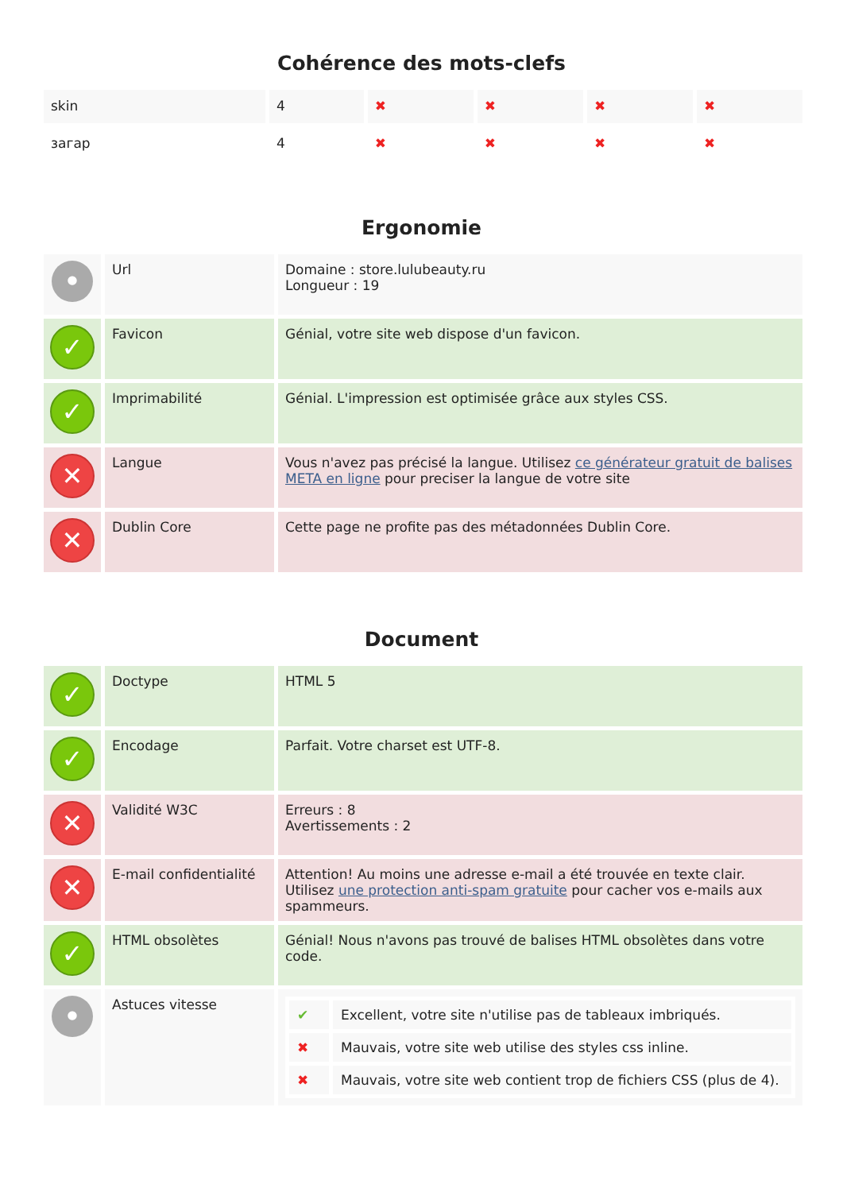Cohérence des mots-clefs
| skin | 4 | ✖ | ✖ | ✖ | ✖ |
| загар | 4 | ✖ | ✖ | ✖ | ✖ |
Ergonomie
| • | Url | Domaine : store.lulubeauty.ru Longueur : 19 |
| ✓ | Favicon | Génial, votre site web dispose d'un favicon. |
| ✓ | Imprimabilité | Génial. L'impression est optimisée grâce aux styles CSS. |
| ✕ | Langue | Vous n'avez pas précisé la langue. Utilisez ce générateur gratuit de balises META en ligne pour preciser la langue de votre site |
| ✕ | Dublin Core | Cette page ne profite pas des métadonnées Dublin Core. |
Document
| ✓ | Doctype | HTML 5 |
| ✓ | Encodage | Parfait. Votre charset est UTF-8. |
| ✕ | Validité W3C | Erreurs : 8 Avertissements : 2 |
| ✕ | E-mail confidentialité | Attention! Au moins une adresse e-mail a été trouvée en texte clair. Utilisez une protection anti-spam gratuite pour cacher vos e-mails aux spammeurs. |
| ✓ | HTML obsolètes | Génial! Nous n'avons pas trouvé de balises HTML obsolètes dans votre code. |
| • | Astuces vitesse | / ✔ / Excellent, votre site n'utilise pas de tableaux imbriqués. / / ✖ / Mauvais, votre site web utilise des styles css inline. / / ✖ / Mauvais, votre site web contient trop de fichiers CSS (plus de 4). / |